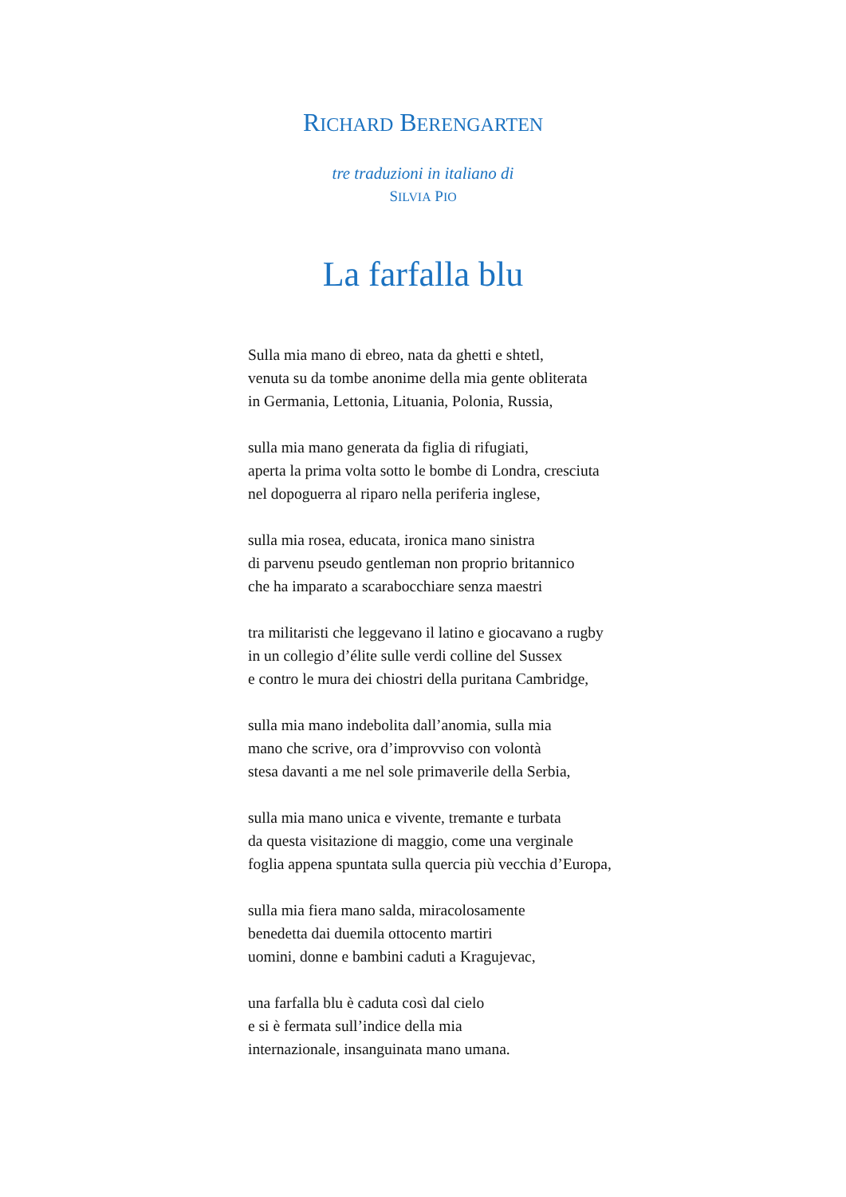RICHARD BERENGARTEN
tre traduzioni in italiano di
SILVIA PIO
La farfalla blu
Sulla mia mano di ebreo, nata da ghetti e shtetl,
venuta su da tombe anonime della mia gente obliterata
in Germania, Lettonia, Lituania, Polonia, Russia,
sulla mia mano generata da figlia di rifugiati,
aperta la prima volta sotto le bombe di Londra, cresciuta
nel dopoguerra al riparo nella periferia inglese,
sulla mia rosea, educata, ironica mano sinistra
di parvenu pseudo gentleman non proprio britannico
che ha imparato a scarabocchiare senza maestri
tra militaristi che leggevano il latino e giocavano a rugby
in un collegio d’élite sulle verdi colline del Sussex
e contro le mura dei chiostri della puritana Cambridge,
sulla mia mano indebolita dall’anomia, sulla mia
mano che scrive, ora d’improvviso con volontà
stesa davanti a me nel sole primaverile della Serbia,
sulla mia mano unica e vivente, tremante e turbata
da questa visitazione di maggio, come una verginale
foglia appena spuntata sulla quercia più vecchia d’Europa,
sulla mia fiera mano salda, miracolosamente
benedetta dai duemila ottocento martiri
uomini, donne e bambini caduti a Kragujevac,
una farfalla blu è caduta così dal cielo
e si è fermata sull’indice della mia
internazionale, insanguinata mano umana.